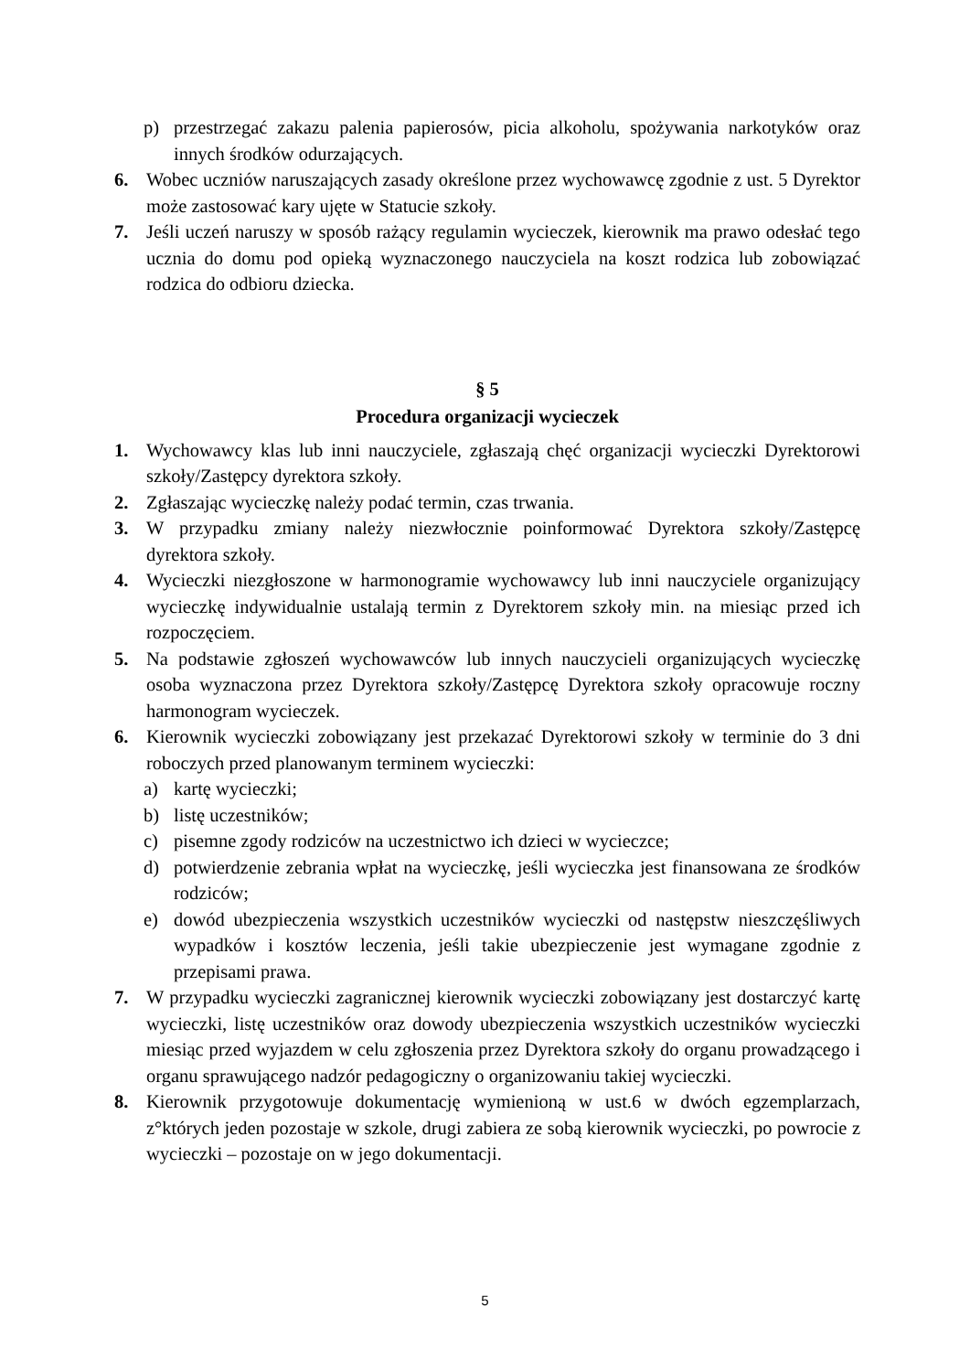p) przestrzegać zakazu palenia papierosów, picia alkoholu, spożywania narkotyków oraz innych środków odurzających.
6. Wobec uczniów naruszających zasady określone przez wychowawcę zgodnie z ust. 5 Dyrektor może zastosować kary ujęte w Statucie szkoły.
7. Jeśli uczeń naruszy w sposób rażący regulamin wycieczek, kierownik ma prawo odesłać tego ucznia do domu pod opieką wyznaczonego nauczyciela na koszt rodzica lub zobowiązać rodzica do odbioru dziecka.
§ 5
Procedura organizacji wycieczek
1. Wychowawcy klas lub inni nauczyciele, zgłaszają chęć organizacji wycieczki Dyrektorowi szkoły/Zastępcy dyrektora szkoły.
2. Zgłaszając wycieczkę należy podać termin, czas trwania.
3. W przypadku zmiany należy niezwłocznie poinformować Dyrektora szkoły/Zastępcę dyrektora szkoły.
4. Wycieczki niezgłoszone w harmonogramie wychowawcy lub inni nauczyciele organizujący wycieczkę indywidualnie ustalają termin z Dyrektorem szkoły min. na miesiąc przed ich rozpoczęciem.
5. Na podstawie zgłoszeń wychowawców lub innych nauczycieli organizujących wycieczkę osoba wyznaczona przez Dyrektora szkoły/Zastępcę Dyrektora szkoły opracowuje roczny harmonogram wycieczek.
6. Kierownik wycieczki zobowiązany jest przekazać Dyrektorowi szkoły w terminie do 3 dni roboczych przed planowanym terminem wycieczki:
a) kartę wycieczki;
b) listę uczestników;
c) pisemne zgody rodziców na uczestnictwo ich dzieci w wycieczce;
d) potwierdzenie zebrania wpłat na wycieczkę, jeśli wycieczka jest finansowana ze środków rodziców;
e) dowód ubezpieczenia wszystkich uczestników wycieczki od następstw nieszczęśliwych wypadków i kosztów leczenia, jeśli takie ubezpieczenie jest wymagane zgodnie z przepisami prawa.
7. W przypadku wycieczki zagranicznej kierownik wycieczki zobowiązany jest dostarczyć kartę wycieczki, listę uczestników oraz dowody ubezpieczenia wszystkich uczestników wycieczki miesiąc przed wyjazdem w celu zgłoszenia przez Dyrektora szkoły do organu prowadzącego i organu sprawującego nadzór pedagogiczny o organizowaniu takiej wycieczki.
8. Kierownik przygotowuje dokumentację wymienioną w ust.6 w dwóch egzemplarzach, z°których jeden pozostaje w szkole, drugi zabiera ze sobą kierownik wycieczki, po powrocie z wycieczki – pozostaje on w jego dokumentacji.
5